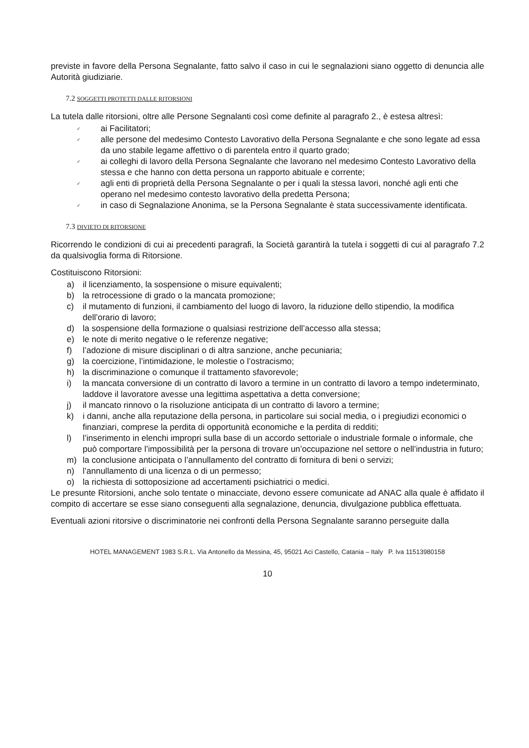previste in favore della Persona Segnalante, fatto salvo il caso in cui le segnalazioni siano oggetto di denuncia alle Autorità giudiziarie.
7.2 SOGGETTI PROTETTI DALLE RITORSIONI
La tutela dalle ritorsioni, oltre alle Persone Segnalanti così come definite al paragrafo 2., è estesa altresì:
✓ ai Facilitatori;
✓ alle persone del medesimo Contesto Lavorativo della Persona Segnalante e che sono legate ad essa da uno stabile legame affettivo o di parentela entro il quarto grado;
✓ ai colleghi di lavoro della Persona Segnalante che lavorano nel medesimo Contesto Lavorativo della stessa e che hanno con detta persona un rapporto abituale e corrente;
✓ agli enti di proprietà della Persona Segnalante o per i quali la stessa lavori, nonché agli enti che operano nel medesimo contesto lavorativo della predetta Persona;
✓ in caso di Segnalazione Anonima, se la Persona Segnalante è stata successivamente identificata.
7.3 DIVIETO DI RITORSIONE
Ricorrendo le condizioni di cui ai precedenti paragrafi, la Società garantirà la tutela i soggetti di cui al paragrafo 7.2 da qualsivoglia forma di Ritorsione.
Costituiscono Ritorsioni:
a) il licenziamento, la sospensione o misure equivalenti;
b) la retrocessione di grado o la mancata promozione;
c) il mutamento di funzioni, il cambiamento del luogo di lavoro, la riduzione dello stipendio, la modifica dell’orario di lavoro;
d) la sospensione della formazione o qualsiasi restrizione dell’accesso alla stessa;
e) le note di merito negative o le referenze negative;
f) l’adozione di misure disciplinari o di altra sanzione, anche pecuniaria;
g) la coercizione, l’intimidazione, le molestie o l’ostracismo;
h) la discriminazione o comunque il trattamento sfavorevole;
i) la mancata conversione di un contratto di lavoro a termine in un contratto di lavoro a tempo indeterminato, laddove il lavoratore avesse una legittima aspettativa a detta conversione;
j) il mancato rinnovo o la risoluzione anticipata di un contratto di lavoro a termine;
k) i danni, anche alla reputazione della persona, in particolare sui social media, o i pregiudizi economici o finanziari, comprese la perdita di opportunità economiche e la perdita di redditi;
l) l’inserimento in elenchi impropri sulla base di un accordo settoriale o industriale formale o informale, che può comportare l’impossibilità per la persona di trovare un’occupazione nel settore o nell’industria in futuro;
m) la conclusione anticipata o l’annullamento del contratto di fornitura di beni o servizi;
n) l’annullamento di una licenza o di un permesso;
o) la richiesta di sottoposizione ad accertamenti psichiatrici o medici.
Le presunte Ritorsioni, anche solo tentate o minacciate, devono essere comunicate ad ANAC alla quale è affidato il compito di accertare se esse siano conseguenti alla segnalazione, denuncia, divulgazione pubblica effettuata.
Eventuali azioni ritorsive o discriminatorie nei confronti della Persona Segnalante saranno perseguite dalla
HOTEL MANAGEMENT 1983 S.R.L. Via Antonello da Messina, 45, 95021 Aci Castello, Catania – Italy P. Iva 11513980158
10